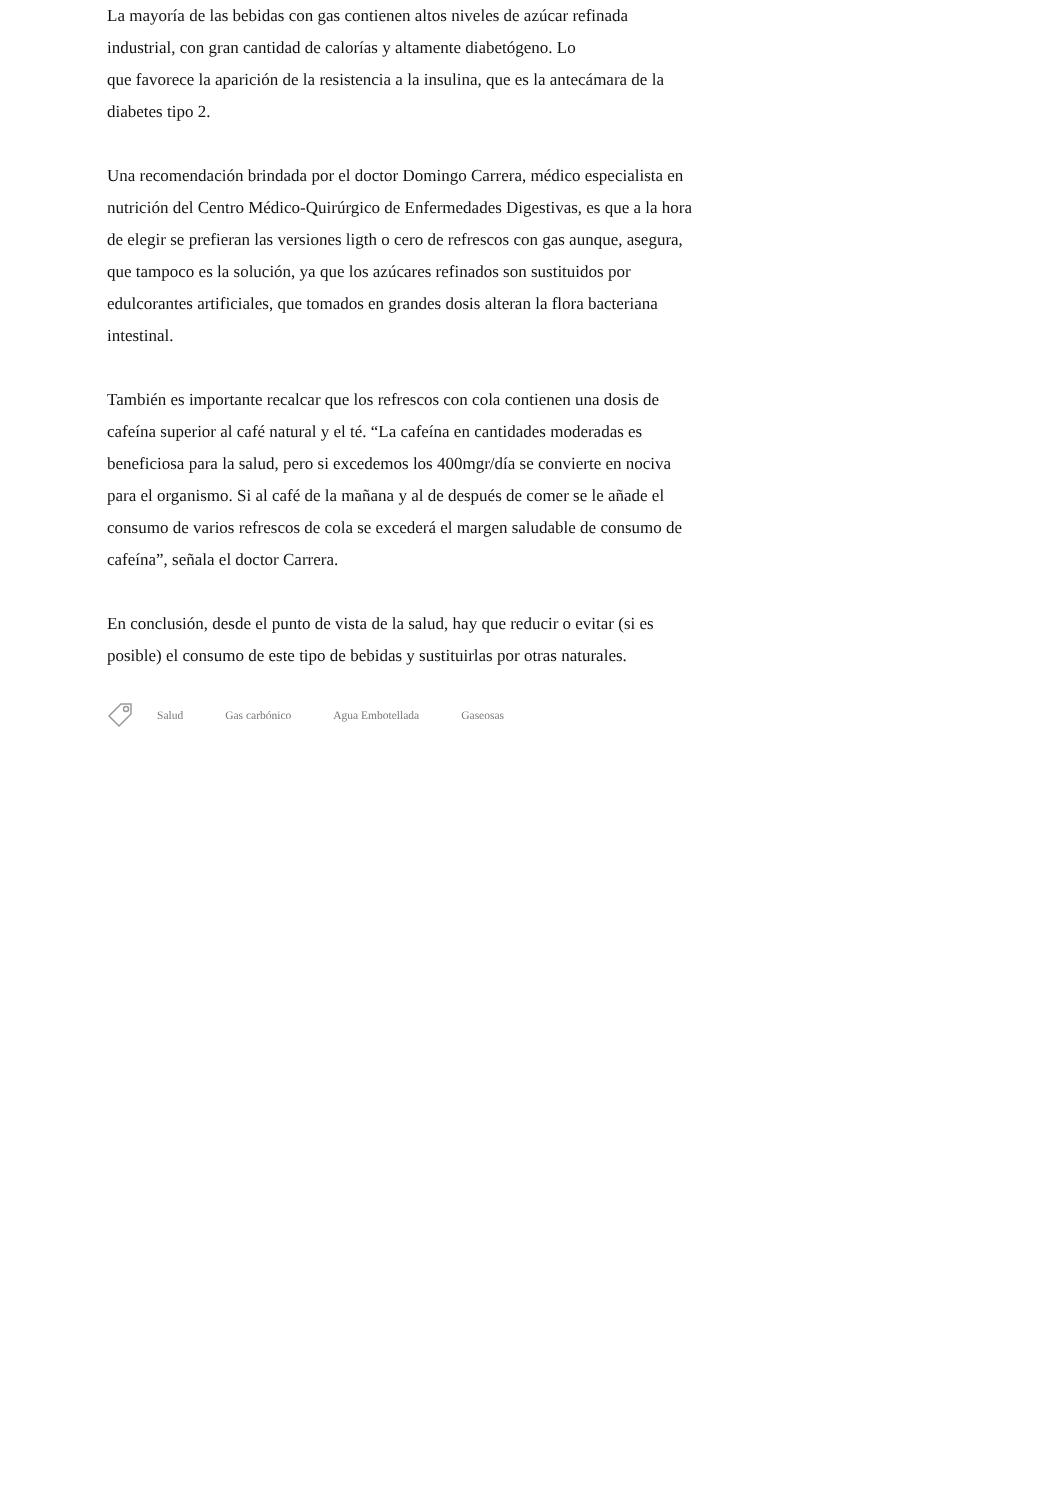La mayoría de las bebidas con gas contienen altos niveles de azúcar refinada industrial, con gran cantidad de calorías y altamente diabetógeno. Lo
que favorece la aparición de la resistencia a la insulina, que es la antecámara de la diabetes tipo 2.
Una recomendación brindada por el doctor Domingo Carrera, médico especialista en nutrición del Centro Médico-Quirúrgico de Enfermedades Digestivas, es que a la hora de elegir se prefieran las versiones ligth o cero de refrescos con gas aunque, asegura, que tampoco es la solución, ya que los azúcares refinados son sustituidos por edulcorantes artificiales, que tomados en grandes dosis alteran la flora bacteriana intestinal.
También es importante recalcar que los refrescos con cola contienen una dosis de cafeína superior al café natural y el té. “La cafeína en cantidades moderadas es beneficiosa para la salud, pero si excedemos los 400mgr/día se convierte en nociva para el organismo. Si al café de la mañana y al de después de comer se le añade el consumo de varios refrescos de cola se excederá el margen saludable de consumo de cafeína”, señala el doctor Carrera.
En conclusión, desde el punto de vista de la salud, hay que reducir o evitar (si es posible) el consumo de este tipo de bebidas y sustituirlas por otras naturales.
Salud Gas carbónico Agua Embotellada Gaseosas